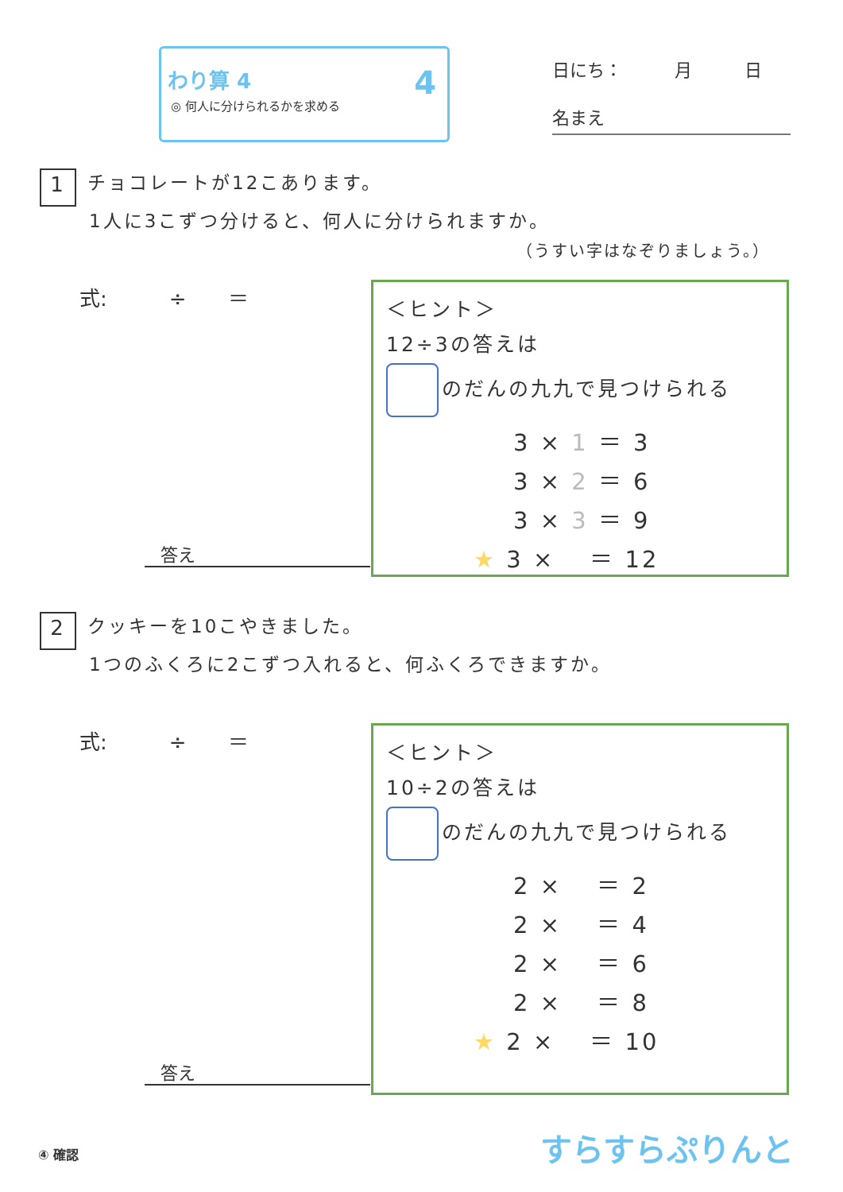わり算 4
◎ 何人に分けられるかを求める
4
日にち：　　　月　　　日
名まえ
1 チョコレートが12こあります。
1人に3こずつ分けると、何人に分けられますか。
（うすい字はなぞりましょう。）
式:　　　÷　　＝
答え
＜ヒント＞
12÷3の答えは
のだんの九九で見つけられる
3 × 1 ＝ 3
3 × 2 ＝ 6
3 × 3 ＝ 9
★ 3 ×　 ＝ 12
2 クッキーを10こやきました。
1つのふくろに2こずつ入れると、何ふくろできますか。
式:　　　÷　　＝
答え
＜ヒント＞
10÷2の答えは
のだんの九九で見つけられる
2 ×　 ＝ 2
2 ×　 ＝ 4
2 ×　 ＝ 6
2 ×　 ＝ 8
★ 2 ×　 ＝ 10
④ 確認 すらすらぷりんと